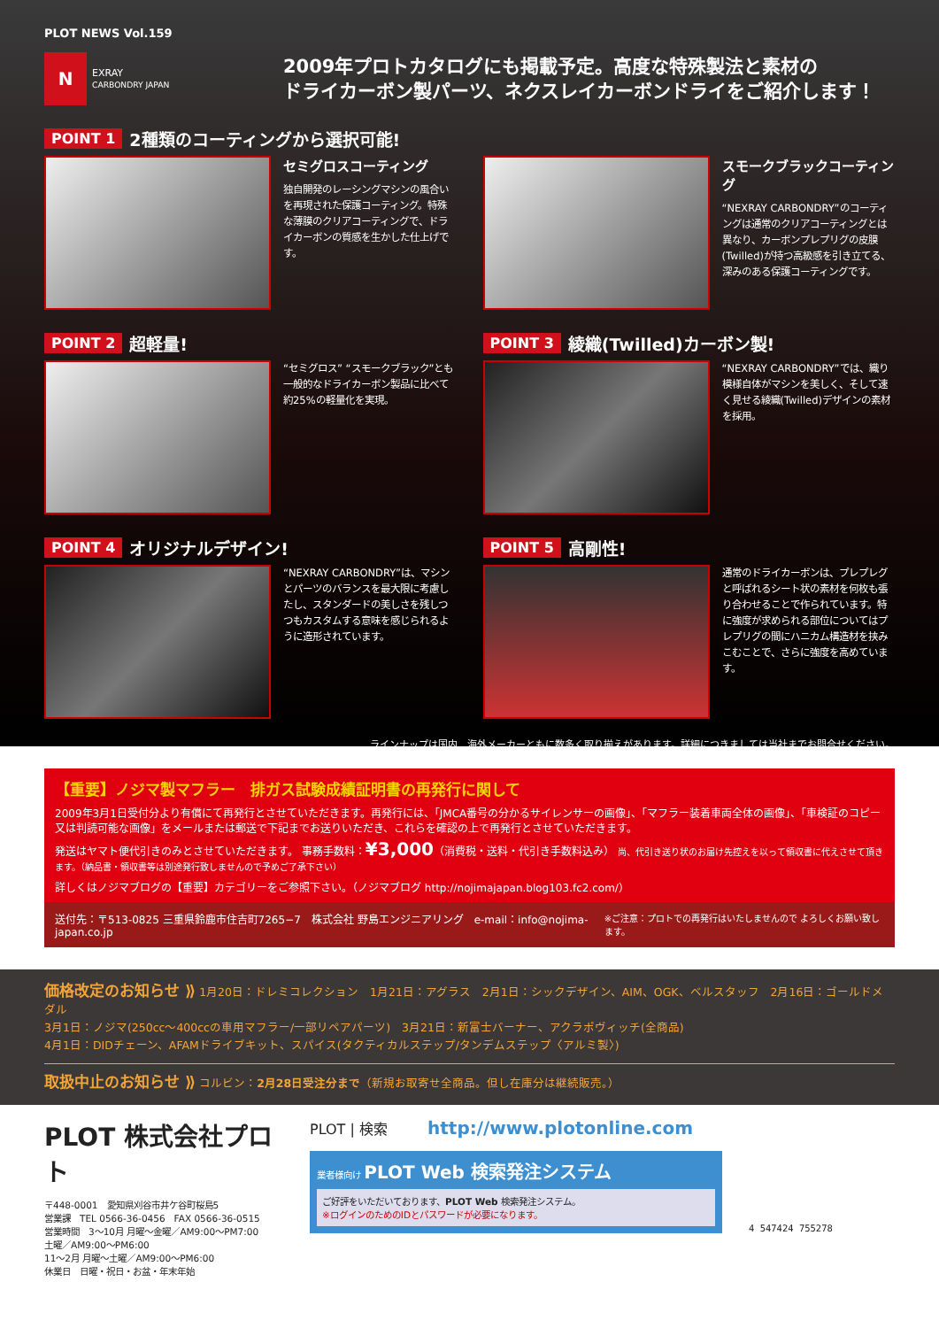PLOT NEWS Vol.159
N EXRAY
CARBONDRY JAPAN
2009年プロトカタログにも掲載予定。高度な特殊製法と素材の
ドライカーボン製パーツ、ネクスレイカーボンドライをご紹介します！
POINT 1 2種類のコーティングから選択可能!
セミグロスコーティング
独自開発のレーシングマシンの風合いを再現された保護コーティング。特殊な薄膜のクリアコーティングで、ドライカーボンの質感を生かした仕上げです。
スモークブラックコーティング
“NEXRAY CARBONDRY”のコーティングは通常のクリアコーティングとは異なり、カーボンプレプリグの皮膜(Twilled)が持つ高級感を引き立てる、深みのある保護コーティングです。
POINT 2 超軽量!
“セミグロス” “スモークブラック”とも一般的なドライカーボン製品に比べて約25%の軽量化を実現。
POINT 3 綾織(Twilled)カーボン製!
“NEXRAY CARBONDRY”では、織り模様自体がマシンを美しく、そして速く見せる綾織(Twilled)デザインの素材を採用。
POINT 4 オリジナルデザイン!
“NEXRAY CARBONDRY”は、マシンとパーツのバランスを最大限に考慮したし、スタンダードの美しさを残しつつもカスタムする意味を感じられるように造形されています。
POINT 5 高剛性!
通常のドライカーボンは、プレプレグと呼ばれるシート状の素材を何枚も張り合わせることで作られています。特に強度が求められる部位についてはプレプリグの間にハニカム構造材を挟みこむことで、さらに強度を高めています。
ラインナップは国内、海外メーカーともに数多く取り揃えがあります。詳細につきましては当社までお問合せください。
【重要】ノジマ製マフラー　排ガス試験成績証明書の再発行に関して
2009年3月1日受付分より有償にて再発行とさせていただきます。再発行には、「JMCA番号の分かるサイレンサーの画像」、「マフラー装着車両全体の画像」、「車検証のコピー又は判読可能な画像」をメールまたは郵送で下記までお送りいただき、これらを確認の上で再発行とさせていただきます。
発送はヤマト便代引きのみとさせていただきます。 事務手数料：¥3,000（消費税・送料・代引き手数料込み） 尚、代引き送り状のお届け先控えを以って領収書に代えさせて頂きます。（納品書・領収書等は別途発行致しませんので予めご了承下さい）
詳しくはノジマブログの【重要】カテゴリーをご参照下さい。（ノジマブログ http://nojimajapan.blog103.fc2.com/）
送付先：〒513-0825 三重県鈴鹿市住吉町7265−7　株式会社 野島エンジニアリング　e-mail：info@nojima-japan.co.jp ※ご注意：プロトでの再発行はいたしませんので よろしくお願い致します。
価格改定のお知らせ ⟫ 1月20日：ドレミコレクション　1月21日：アグラス　2月1日：シックデザイン、AIM、OGK、ベルスタッフ　2月16日：ゴールドメダル
3月1日：ノジマ(250cc〜400ccの車用マフラー/一部リペアパーツ)　3月21日：新富士バーナー、アクラポヴィッチ(全商品)
4月1日：DIDチェーン、AFAMドライブキット、スパイス(タクティカルステップ/タンデムステップ〈アルミ製〉)
取扱中止のお知らせ ⟫ コルビン：2月28日受注分まで（新規お取寄せ全商品。但し在庫分は継続販売。）
PLOT 株式会社プロト
〒448-0001　愛知県刈谷市井ケ谷町桜島5
営業課　TEL 0566-36-0456　FAX 0566-36-0515
営業時間　3〜10月 月曜〜金曜／AM9:00〜PM7:00
土曜／AM9:00〜PM6:00
11〜2月 月曜〜土曜／AM9:00〜PM6:00
休業日　日曜・祝日・お盆・年末年始
PLOT | 検索 http://www.plotonline.com
業者様向け PLOT Web 検索発注システム
ご好評をいただいております、PLOT Web 検索発注システム。
※ログインのためのIDとパスワードが必要になります。
4 547424 755278